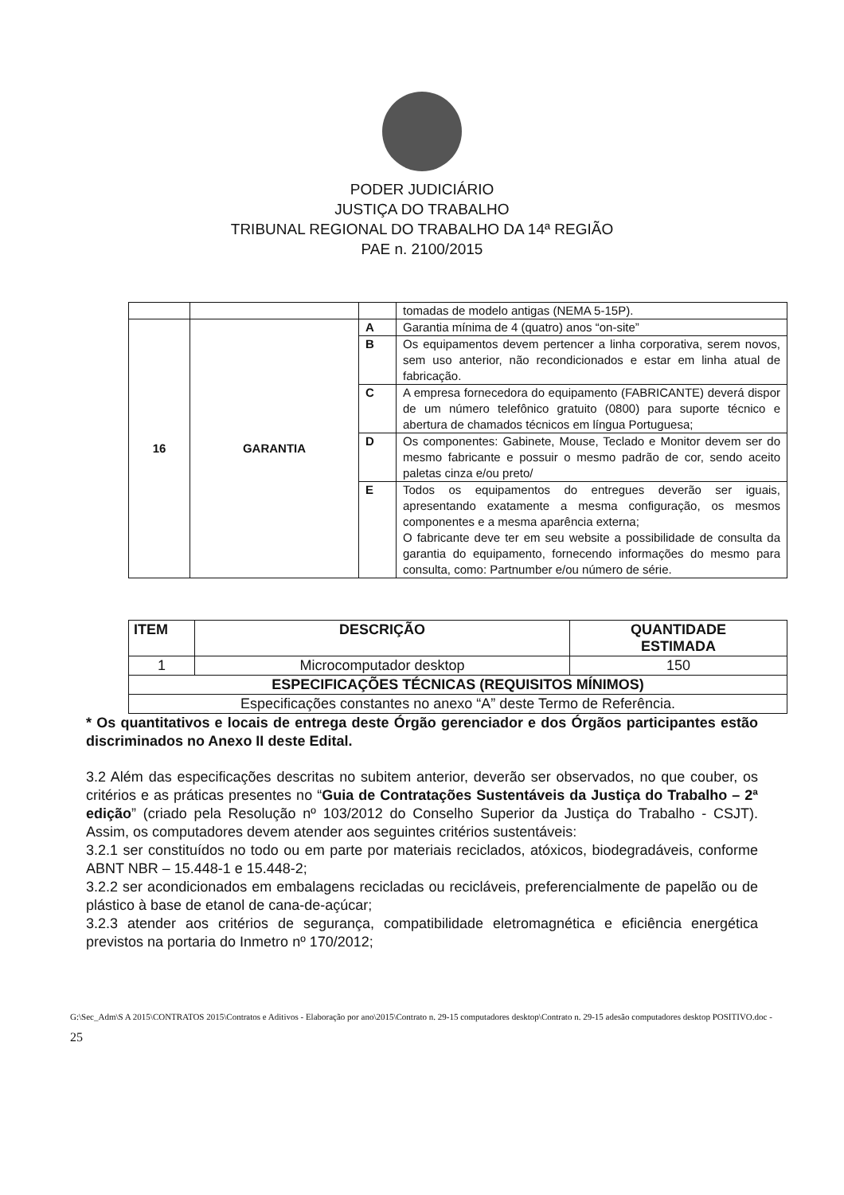PODER JUDICIÁRIO
JUSTIÇA DO TRABALHO
TRIBUNAL REGIONAL DO TRABALHO DA 14ª REGIÃO
PAE n. 2100/2015
| | | | tomadas de modelo antigas (NEMA 5-15P). |
| 16 | GARANTIA | A | Garantia mínima de 4 (quatro) anos “on-site” |
| | | B | Os equipamentos devem pertencer a linha corporativa, serem novos, sem uso anterior, não recondicionados e estar em linha atual de fabricação. |
| | | C | A empresa fornecedora do equipamento (FABRICANTE) deverá dispor de um número telefônico gratuito (0800) para suporte técnico e abertura de chamados técnicos em língua Portuguesa; |
| | | D | Os componentes: Gabinete, Mouse, Teclado e Monitor devem ser do mesmo fabricante e possuir o mesmo padrão de cor, sendo aceito paletas cinza e/ou preto/ |
| | | E | Todos os equipamentos do entregues deverão ser iguais, apresentando exatamente a mesma configuração, os mesmos componentes e a mesma aparência externa; O fabricante deve ter em seu website a possibilidade de consulta da garantia do equipamento, fornecendo informações do mesmo para consulta, como: Partnumber e/ou número de série. |
| ITEM | DESCRIÇÃO | QUANTIDADE ESTIMADA |
| --- | --- | --- |
| 1 | Microcomputador desktop | 150 |
| ESPECIFICAÇÕES TÉCNICAS (REQUISITOS MÍNIMOS) | | |
| Especificações constantes no anexo “A” deste Termo de Referência. | | |
* Os quantitativos e locais de entrega deste Órgão gerenciador e dos Órgãos participantes estão discriminados no Anexo II deste Edital.
3.2 Além das especificações descritas no subitem anterior, deverão ser observados, no que couber, os critérios e as práticas presentes no “Guia de Contratações Sustentáveis da Justiça do Trabalho – 2ª edição” (criado pela Resolução nº 103/2012 do Conselho Superior da Justiça do Trabalho - CSJT). Assim, os computadores devem atender aos seguintes critérios sustentáveis:
3.2.1 ser constituídos no todo ou em parte por materiais reciclados, atóxicos, biodegradáveis, conforme ABNT NBR – 15.448-1 e 15.448-2;
3.2.2 ser acondicionados em embalagens recicladas ou recicláveis, preferencialmente de papelão ou de plástico à base de etanol de cana-de-açúcar;
3.2.3 atender aos critérios de segurança, compatibilidade eletromagnética e eficiência energética previstos na portaria do Inmetro nº 170/2012;
G:\Sec_Adm\S A 2015\CONTRATOS 2015\Contratos e Aditivos - Elaboração por ano\2015\Contrato n. 29-15 computadores desktop\Contrato n. 29-15 adesão computadores desktop POSITIVO.doc - 25